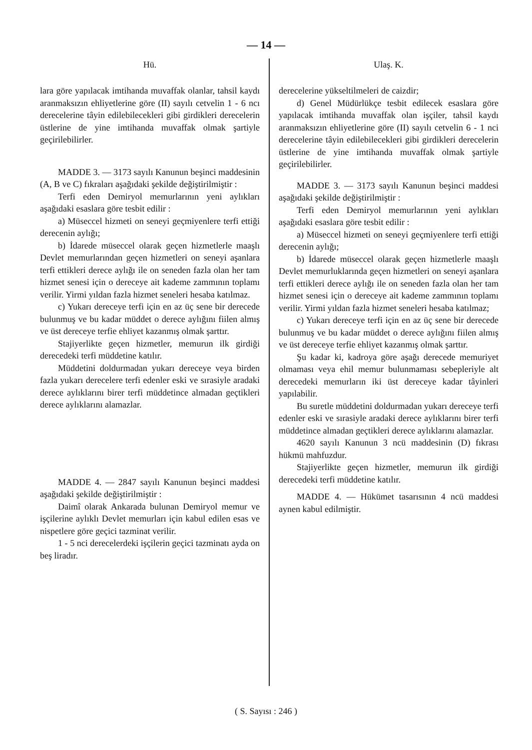— 14 —
Hü.
lara göre yapılacak imtihanda muvaffak olanlar, tahsil kaydı aranmaksızın ehliyetlerine göre (II) sayılı cetvelin 1 - 6 ncı derecelerine tâyin edilebilecekleri gibi girdikleri derecelerin üstlerine de yine imtihanda muvaffak olmak şartiyle geçirilebilirler.
MADDE 3. — 3173 sayılı Kanunun beşinci maddesinin (A, B ve C) fıkraları aşağıdaki şekilde değiştirilmiştir :
Terfi eden Demiryol memurlarının yeni aylıkları aşağıdaki esaslara göre tesbit edilir :
a) Müseccel hizmeti on seneyi geçmiyenlere terfi ettiği derecenin aylığı;
b) İdarede müseccel olarak geçen hizmetlerle maaşlı Devlet memurlarından geçen hizmetleri on seneyi aşanlara terfi ettikleri derece aylığı ile on seneden fazla olan her tam hizmet senesi için o dereceye ait kademe zammının toplamı verilir. Yirmi yıldan fazla hizmet seneleri hesaba katılmaz.
c) Yukarı dereceye terfi için en az üç sene bir derecede bulunmuş ve bu kadar müddet o derece aylığını fiilen almış ve üst dereceye terfie ehliyet kazanmış olmak şarttır.
Stajiyerlikte geçen hizmetler, memurun ilk girdiği derecedeki terfi müddetine katılır.
Müddetini doldurmadan yukarı dereceye veya birden fazla yukarı derecelere terfi edenler eski ve sırasiyle aradaki derece aylıklarını birer terfi müddetince almadan geçtikleri derece aylıklarını alamazlar.
MADDE 4. — 2847 sayılı Kanunun beşinci maddesi aşağıdaki şekilde değiştirilmiştir :
Daimî olarak Ankarada bulunan Demiryol memur ve işçilerine aylıklı Devlet memurları için kabul edilen esas ve nispetlere göre geçici tazminat verilir.
1 - 5 nci derecelerdeki işçilerin geçici tazminatı ayda on beş liradır.
Ulaş. K.
derecelerine yükseltilmeleri de caizdir;
d) Genel Müdürlükçe tesbit edilecek esaslara göre yapılacak imtihanda muvaffak olan işçiler, tahsil kaydı aranmaksızın ehliyetlerine göre (II) sayılı cetvelin 6 - 1 nci derecelerine tâyin edilebilecekleri gibi girdikleri derecelerin üstlerine de yine imtihanda muvaffak olmak şartiyle geçirilebilirler.
MADDE 3. — 3173 sayılı Kanunun beşinci maddesi aşağıdaki şekilde değiştirilmiştir :
Terfi eden Demiryol memurlarının yeni aylıkları aşağıdaki esaslara göre tesbit edilir :
a) Müseccel hizmeti on seneyi geçmiyenlere terfi ettiği derecenin aylığı;
b) İdarede müseccel olarak geçen hizmetlerle maaşlı Devlet memurluklarında geçen hizmetleri on seneyi aşanlara terfi ettikleri derece aylığı ile on seneden fazla olan her tam hizmet senesi için o dereceye ait kademe zammının toplamı verilir. Yirmi yıldan fazla hizmet seneleri hesaba katılmaz;
c) Yukarı dereceye terfi için en az üç sene bir derecede bulunmuş ve bu kadar müddet o derece aylığını fiilen almış ve üst dereceye terfie ehliyet kazanmış olmak şarttır.
Şu kadar ki, kadroya göre aşağı derecede memuriyet olmaması veya ehil memur bulunmaması sebepleriyle alt derecedeki memurların iki üst dereceye kadar tâyinleri yapılabilir.
Bu suretle müddetini doldurmadan yukarı dereceye terfi edenler eski ve sırasiyle aradaki derece aylıklarını birer terfi müddetince almadan geçtikleri derece aylıklarını alamazlar.
4620 sayılı Kanunun 3 ncü maddesinin (D) fıkrası hükmü mahfuzdur.
Stajiyerlikte geçen hizmetler, memurun ilk girdiği derecedeki terfi müddetine katılır.
MADDE 4. — Hükümet tasarısının 4 ncü maddesi aynen kabul edilmiştir.
( S. Sayısı : 246 )